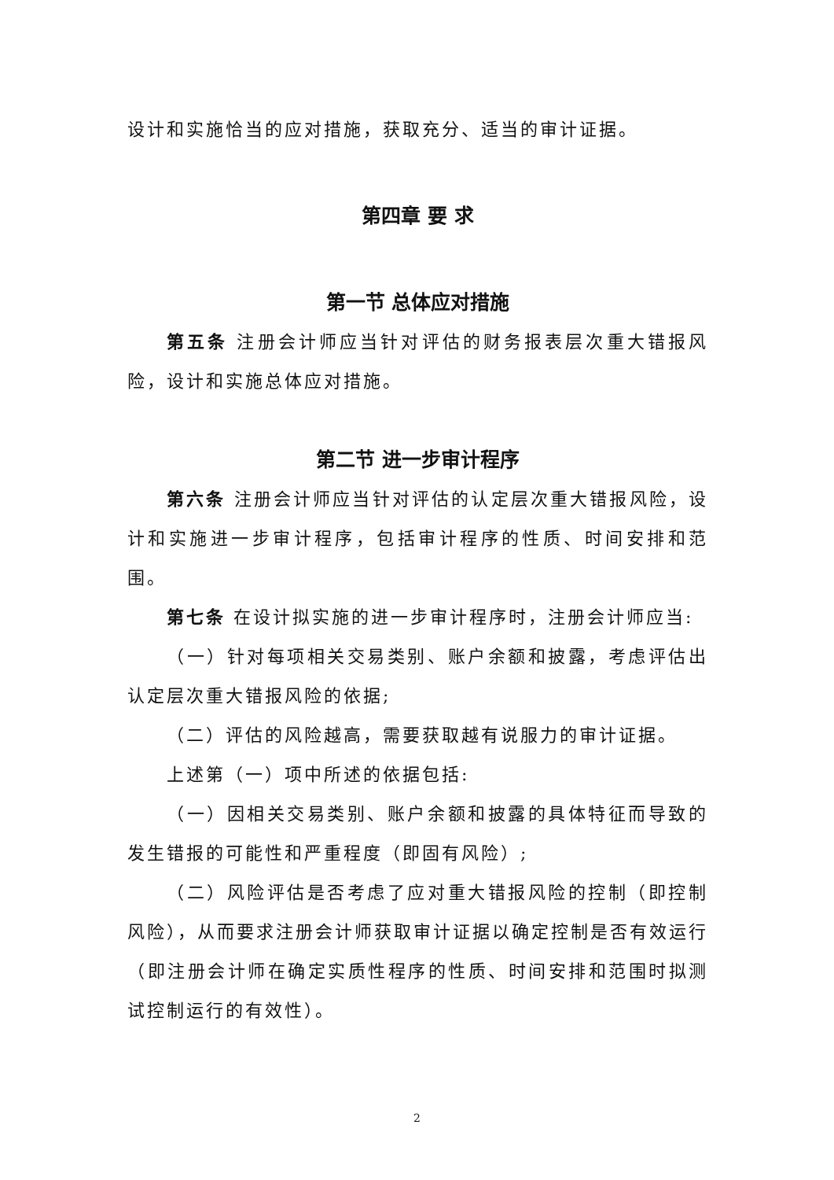设计和实施恰当的应对措施，获取充分、适当的审计证据。
第四章 要 求
第一节 总体应对措施
第五条 注册会计师应当针对评估的财务报表层次重大错报风险，设计和实施总体应对措施。
第二节 进一步审计程序
第六条 注册会计师应当针对评估的认定层次重大错报风险，设计和实施进一步审计程序，包括审计程序的性质、时间安排和范围。
第七条 在设计拟实施的进一步审计程序时，注册会计师应当:
（一）针对每项相关交易类别、账户余额和披露，考虑评估出认定层次重大错报风险的依据;
（二）评估的风险越高，需要获取越有说服力的审计证据。
上述第（一）项中所述的依据包括:
（一）因相关交易类别、账户余额和披露的具体特征而导致的发生错报的可能性和严重程度（即固有风险）;
（二）风险评估是否考虑了应对重大错报风险的控制（即控制风险），从而要求注册会计师获取审计证据以确定控制是否有效运行（即注册会计师在确定实质性程序的性质、时间安排和范围时拟测试控制运行的有效性）。
2